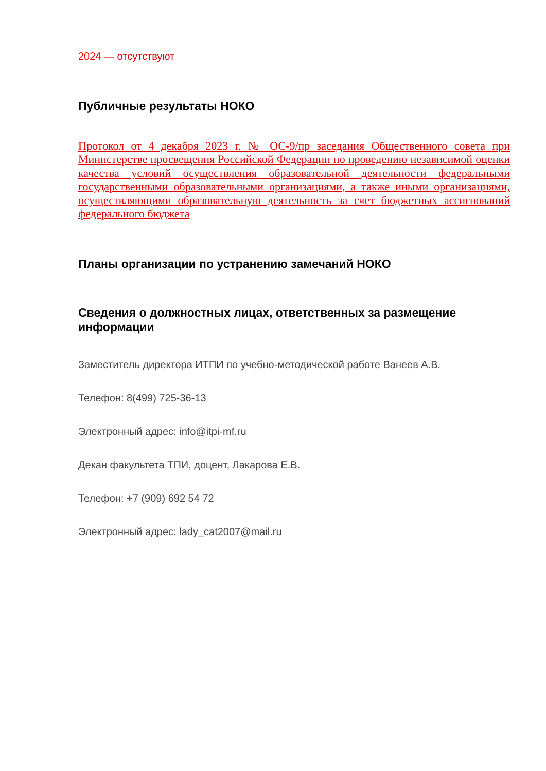2024 — отсутствуют
Публичные результаты НОКО
Протокол от 4 декабря 2023 г. № ОС-9/пр заседания Общественного совета при Министерстве просвещения Российской Федерации по проведению независимой оценки качества условий осуществления образовательной деятельности федеральными государственными образовательными организациями, а также иными организациями, осуществляющими образовательную деятельность за счет бюджетных ассигнований федерального бюджета
Планы организации по устранению замечаний НОКО
Сведения о должностных лицах, ответственных за размещение информации
Заместитель директора ИТПИ по учебно-методической работе Ванеев А.В.
Телефон: 8(499) 725-36-13
Электронный адрес: info@itpi-mf.ru
Декан факультета ТПИ, доцент, Лакарова Е.В.
Телефон: +7 (909) 692 54 72
Электронный адрес: lady_cat2007@mail.ru